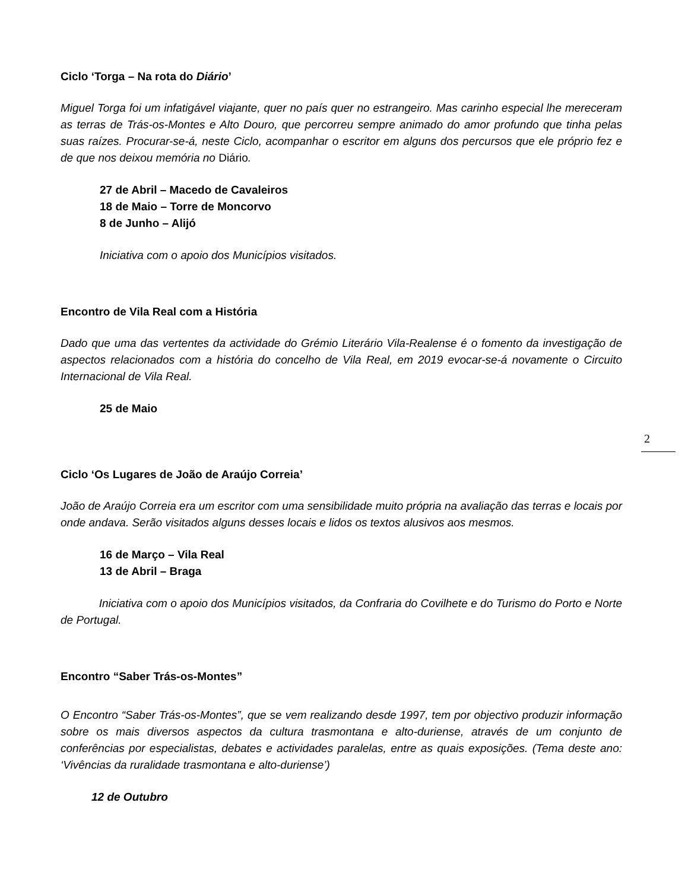Ciclo ‘Torga – Na rota do Diário’
Miguel Torga foi um infatigável viajante, quer no país quer no estrangeiro. Mas carinho especial lhe mereceram as terras de Trás-os-Montes e Alto Douro, que percorreu sempre animado do amor profundo que tinha pelas suas raízes. Procurar-se-á, neste Ciclo, acompanhar o escritor em alguns dos percursos que ele próprio fez e de que nos deixou memória no Diário.
27 de Abril – Macedo de Cavaleiros
18 de Maio – Torre de Moncorvo
8 de Junho – Alijó
Iniciativa com o apoio dos Municípios visitados.
Encontro de Vila Real com a História
Dado que uma das vertentes da actividade do Grémio Literário Vila-Realense é o fomento da investigação de aspectos relacionados com a história do concelho de Vila Real, em 2019 evocar-se-á novamente o Circuito Internacional de Vila Real.
25 de Maio
Ciclo ‘Os Lugares de João de Araújo Correia’
João de Araújo Correia era um escritor com uma sensibilidade muito própria na avaliação das terras e locais por onde andava. Serão visitados alguns desses locais e lidos os textos alusivos aos mesmos.
16 de Março – Vila Real
13 de Abril – Braga
Iniciativa com o apoio dos Municípios visitados, da Confraria do Covilhete e do Turismo do Porto e Norte de Portugal.
Encontro “Saber Trás-os-Montes”
O Encontro “Saber Trás-os-Montes”, que se vem realizando desde 1997, tem por objectivo produzir informação sobre os mais diversos aspectos da cultura trasmontana e alto-duriense, através de um conjunto de conferências por especialistas, debates e actividades paralelas, entre as quais exposições. (Tema deste ano: ‘Vivências da ruralidade trasmontana e alto-duriense’)
12 de Outubro
2